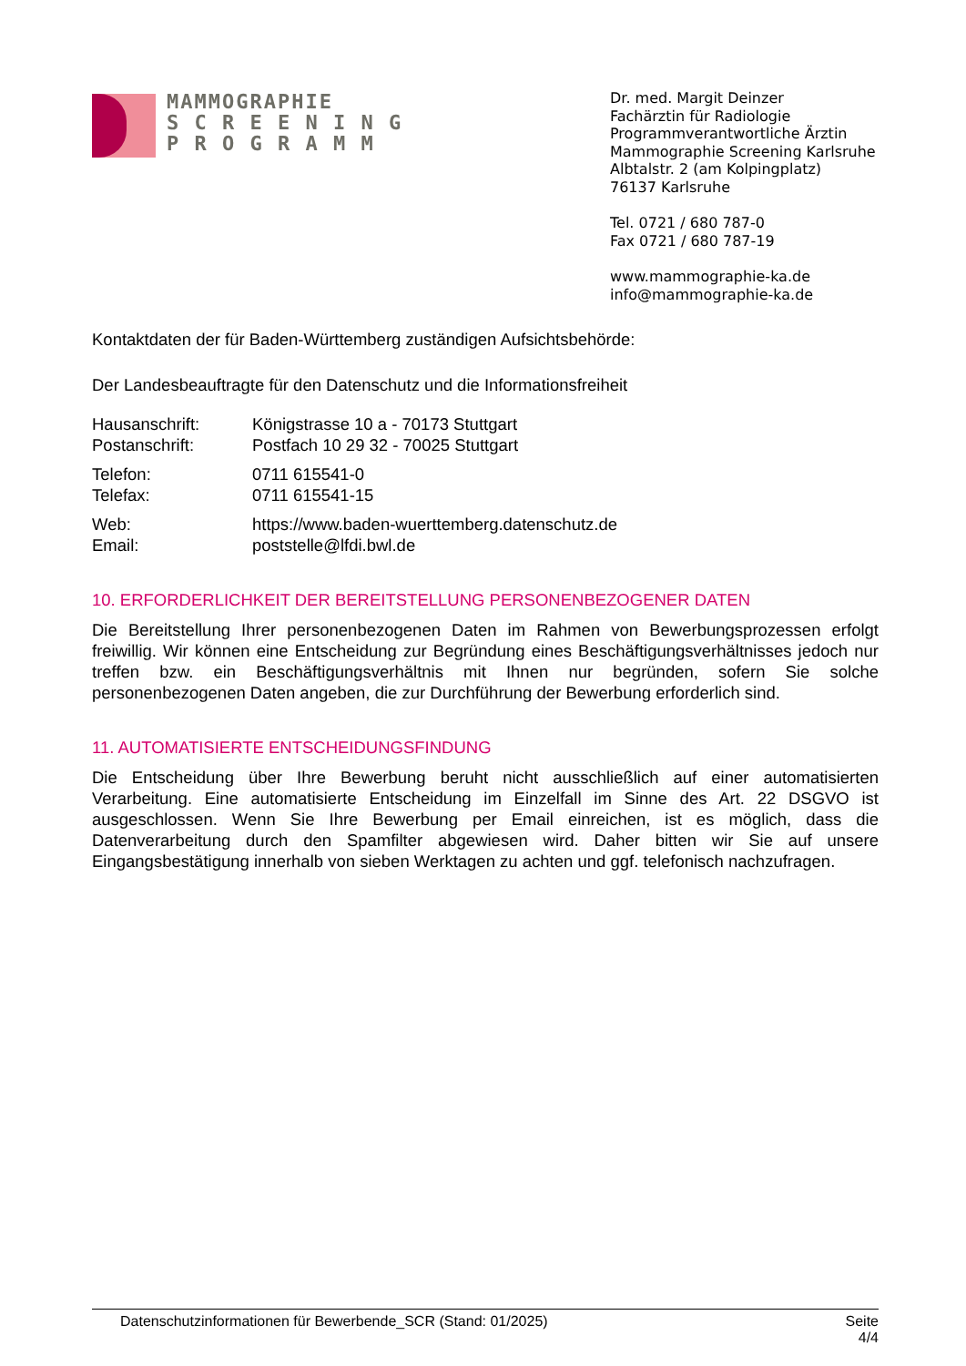MAMMOGRAPHIE
S C R E E N I N G
P R O G R A M M
Dr. med. Margit Deinzer
Fachärztin für Radiologie
Programmverantwortliche Ärztin
Mammographie Screening Karlsruhe
Albtalstr. 2 (am Kolpingplatz)
76137 Karlsruhe
Tel. 0721 / 680 787-0
Fax 0721 / 680 787-19
www.mammographie-ka.de
info@mammographie-ka.de
Kontaktdaten der für Baden-Württemberg zuständigen Aufsichtsbehörde:
Der Landesbeauftragte für den Datenschutz und die Informationsfreiheit
| Hausanschrift: | Königstrasse 10 a - 70173 Stuttgart |
| Postanschrift: | Postfach 10 29 32 - 70025 Stuttgart |
| Telefon: | 0711 615541-0 |
| Telefax: | 0711 615541-15 |
| Web: | https://www.baden-wuerttemberg.datenschutz.de |
| Email: | poststelle@lfdi.bwl.de |
10. ERFORDERLICHKEIT DER BEREITSTELLUNG PERSONENBEZOGENER DATEN
Die Bereitstellung Ihrer personenbezogenen Daten im Rahmen von Bewerbungsprozessen erfolgt freiwillig. Wir können eine Entscheidung zur Begründung eines Beschäftigungsverhältnisses jedoch nur treffen bzw. ein Beschäftigungsverhältnis mit Ihnen nur begründen, sofern Sie solche personenbezogenen Daten angeben, die zur Durchführung der Bewerbung erforderlich sind.
11. AUTOMATISIERTE ENTSCHEIDUNGSFINDUNG
Die Entscheidung über Ihre Bewerbung beruht nicht ausschließlich auf einer automatisierten Verarbeitung. Eine automatisierte Entscheidung im Einzelfall im Sinne des Art. 22 DSGVO ist ausgeschlossen. Wenn Sie Ihre Bewerbung per Email einreichen, ist es möglich, dass die Datenverarbeitung durch den Spamfilter abgewiesen wird. Daher bitten wir Sie auf unsere Eingangsbestätigung innerhalb von sieben Werktagen zu achten und ggf. telefonisch nachzufragen.
Datenschutzinformationen für Bewerbende_SCR (Stand: 01/2025) Seite
4/4